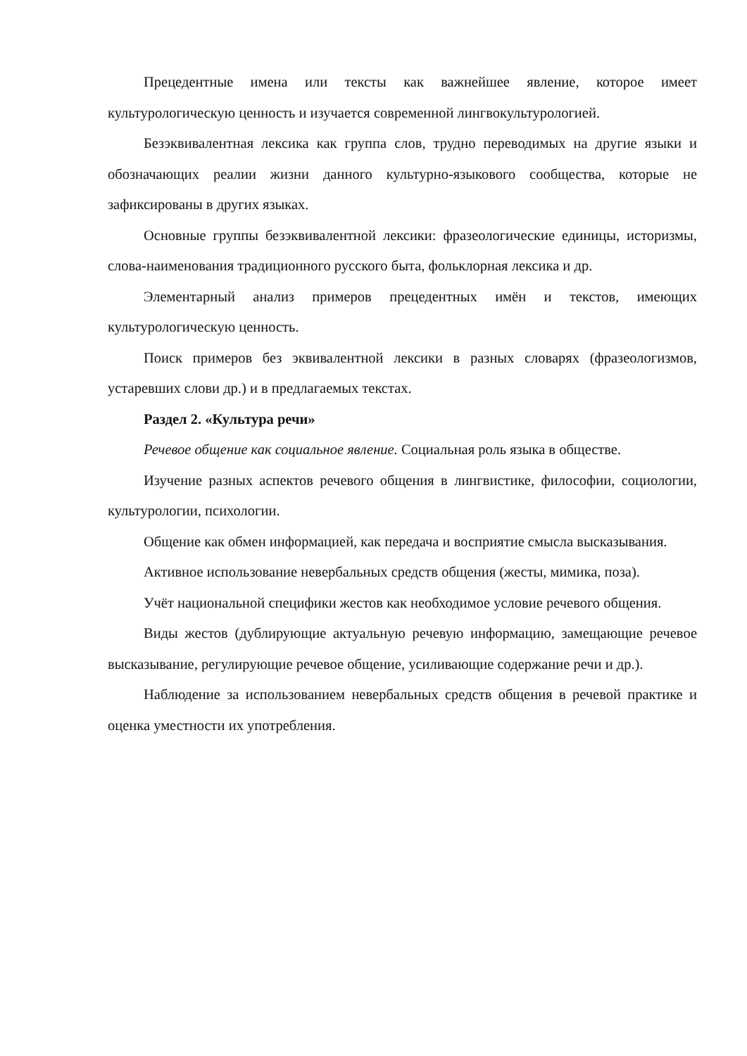Прецедентные имена или тексты как важнейшее явление, которое имеет культурологическую ценность и изучается современной лингвокультурологией.
Безэквивалентная лексика как группа слов, трудно переводимых на другие языки и обозначающих реалии жизни данного культурно-языкового сообщества, которые не зафиксированы в других языках.
Основные группы безэквивалентной лексики: фразеологические единицы, историзмы, слова-наименования традиционного русского быта, фольклорная лексика и др.
Элементарный анализ примеров прецедентных имён и текстов, имеющих культурологическую ценность.
Поиск примеров без эквивалентной лексики в разных словарях (фразеологизмов, устаревших слови др.) и в предлагаемых текстах.
Раздел 2. «Культура речи»
Речевое общение как социальное явление. Социальная роль языка в обществе.
Изучение разных аспектов речевого общения в лингвистике, философии, социологии, культурологии, психологии.
Общение как обмен информацией, как передача и восприятие смысла высказывания.
Активное использование невербальных средств общения (жесты, мимика, поза).
Учёт национальной специфики жестов как необходимое условие речевого общения.
Виды жестов (дублирующие актуальную речевую информацию, замещающие речевое высказывание, регулирующие речевое общение, усиливающие содержание речи и др.).
Наблюдение за использованием невербальных средств общения в речевой практике и оценка уместности их употребления.